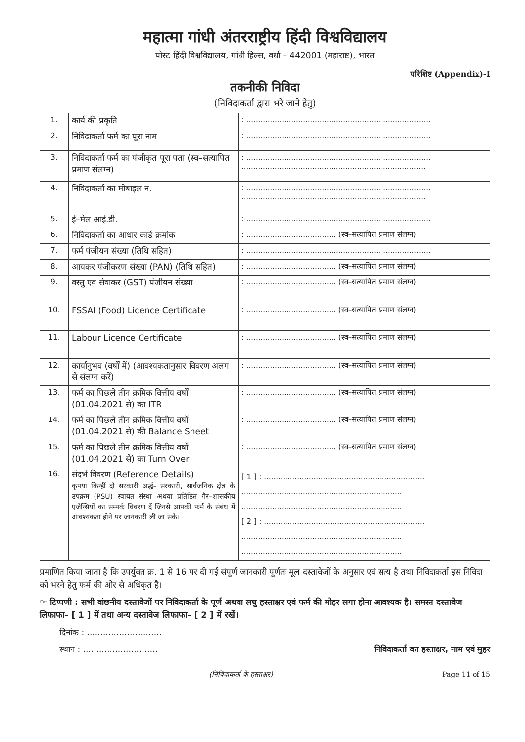महात्मा गांधी अंतरराष्ट्रीय हिंदी विश्वविद्यालय
पोस्ट हिंदी विश्वविद्यालय, गांधी हिल्स, वर्धा – 442001 (महाराष्ट), भारत
परिशिष्ट (Appendix)-I
तकनीकी निविदा
(निविदाकर्ता द्वारा भरे जाने हेतु)
| 1. | कार्य की प्रकृति | : .............................................................................. |
| 2. | निविदाकर्ता फर्म का पूरा नाम | : .............................................................................. |
| 3. | निविदाकर्ता फर्म का पंजीकृत पूरा पता (स्व–सत्यापित प्रमाण संलग्न) | : .............................................................................. .............................................................................. |
| 4. | निविदाकर्ता का मोबाइल नं. | : .............................................................................. .............................................................................. |
| 5. | ई–मेल आई.डी. | : .............................................................................. |
| 6. | निविदाकर्ता का आधार कार्ड क्रमांक | : ...................................... (स्व–सत्यापित प्रमाण संलग्न) |
| 7. | फर्म पंजीयन संख्या (तिथि सहित) | : .............................................................................. |
| 8. | आयकर पंजीकरण संख्या (PAN) (तिथि सहित) | : ...................................... (स्व–सत्यापित प्रमाण संलग्न) |
| 9. | वस्तु एवं सेवाकर (GST) पंजीयन संख्या | : ...................................... (स्व–सत्यापित प्रमाण संलग्न) |
| 10. | FSSAI (Food) Licence Certificate | : ...................................... (स्व–सत्यापित प्रमाण संलग्न) |
| 11. | Labour Licence Certificate | : ...................................... (स्व–सत्यापित प्रमाण संलग्न) |
| 12. | कार्यानुभव (वर्षों में) (आवश्यकतानुसार विवरण अलग से संलग्न करें) | : ...................................... (स्व–सत्यापित प्रमाण संलग्न) |
| 13. | फर्म का पिछले तीन क्रमिक वित्तीय वर्षों (01.04.2021 से) का ITR | : ...................................... (स्व–सत्यापित प्रमाण संलग्न) |
| 14. | फर्म का पिछले तीन क्रमिक वित्तीय वर्षों (01.04.2021 से) की Balance Sheet | : ...................................... (स्व–सत्यापित प्रमाण संलग्न) |
| 15. | फर्म का पिछले तीन क्रमिक वित्तीय वर्षों (01.04.2021 से) का Turn Over | : ...................................... (स्व–सत्यापित प्रमाण संलग्न) |
| 16. | संदर्भ विवरण (Reference Details) कृपया किन्हीं दो सरकारी अर्द्ध– सरकारी, सार्वजनिक क्षेत्र के उपक्रम (PSU) स्वायत संस्था अथवा प्रतिष्ठित गैर–शासकीय एजेन्सियों का सम्पर्क विवरण दें जिनसे आपकी फर्म के संबंध में आवश्यकता होने पर जानकारी ली जा सके। | [ 1 ] : .................................................................... .................................................................... .................................................................... [ 2 ] : .................................................................... .................................................................... .................................................................... |
प्रमाणित किया जाता है कि उपर्युक्त क्र. 1 से 16 पर दी गई संपूर्ण जानकारी पूर्णतः मूल दस्तावेजों के अनुसार एवं सत्य है तथा निविदाकर्ता इस निविदा को भरने हेतु फर्म की ओर से अधिकृत है।
☞ टिप्पणी : सभी वांछनीय दस्तावेजों पर निविदाकर्ता के पूर्ण अथवा लघु हस्ताक्षर एवं फर्म की मोहर लगा होना आवश्यक है। समस्त दस्तावेज लिफाफा– [ 1 ] में तथा अन्य दस्तावेज लिफाफा– [ 2 ] में रखें।
दिनांक : ............................
स्थान : ............................ निविदाकर्ता का हस्ताक्षर, नाम एवं मुहर
(निविदाकर्ता के हस्ताक्षर) Page 11 of 15